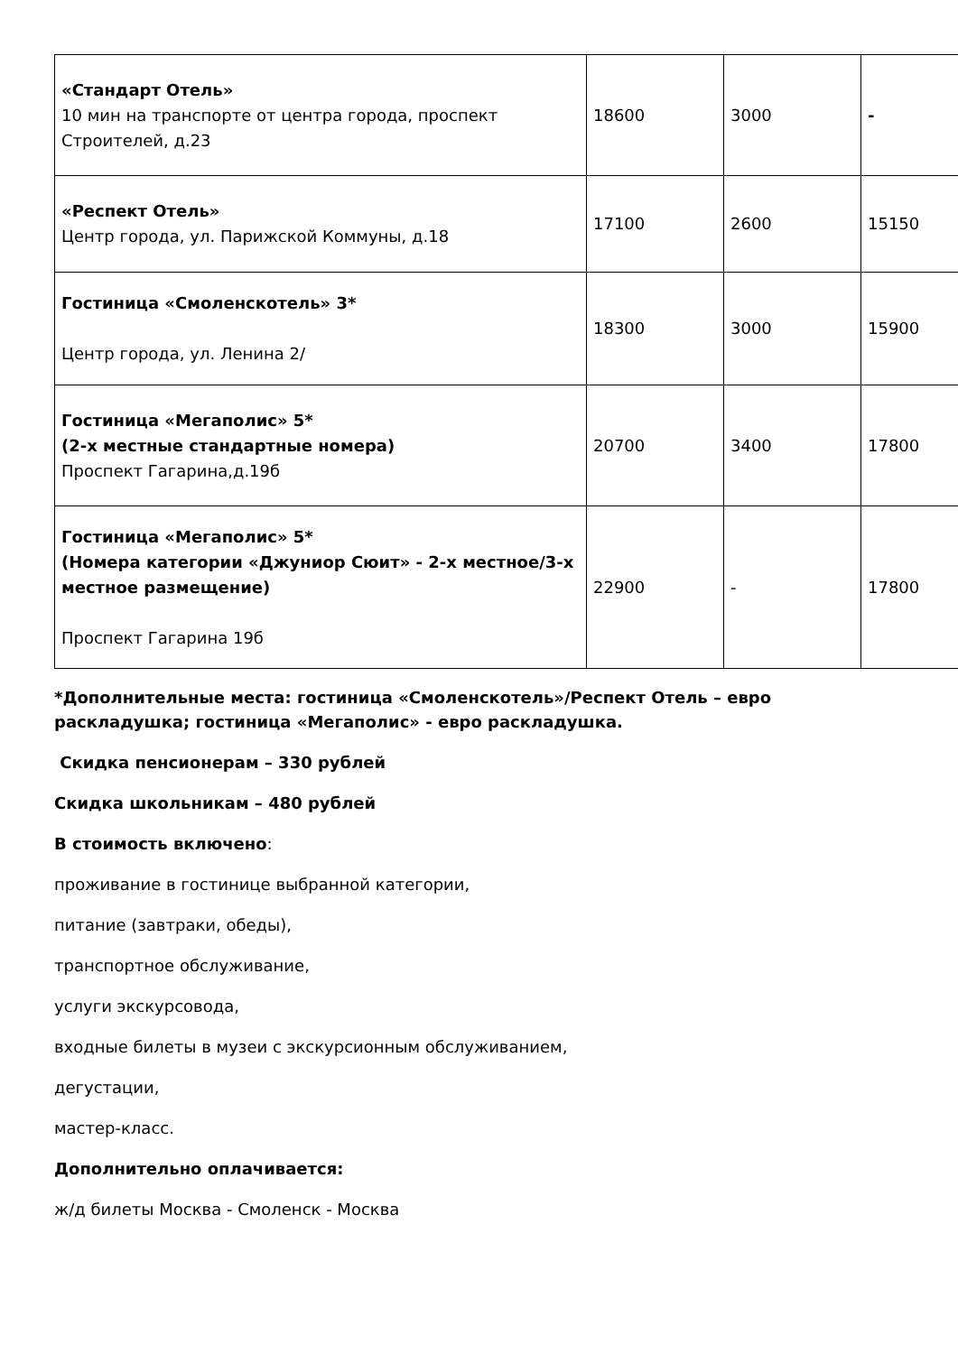| «Стандарт Отель» 10 мин на транспорте от центра города, проспект Строителей, д.23 | 18600 | 3000 | - |
| «Респект Отель» Центр города, ул. Парижской Коммуны, д.18 | 17100 | 2600 | 15150 |
| Гостиница «Смоленскотель» 3* Центр города, ул. Ленина 2/ | 18300 | 3000 | 15900 |
| Гостиница «Мегаполис» 5* (2-х местные стандартные номера) Проспект Гагарина,д.19б | 20700 | 3400 | 17800 |
| Гостиница «Мегаполис» 5* (Номера категории «Джуниор Сюит» - 2-х местное/3-х местное размещение) Проспект Гагарина 19б | 22900 | - | 17800 |
*Дополнительные места: гостиница «Смоленскотель»/Респект Отель – евро раскладушка; гостиница «Мегаполис» - евро раскладушка.
Скидка пенсионерам – 330 рублей
Скидка школьникам – 480 рублей
В стоимость включено:
проживание в гостинице выбранной категории,
питание (завтраки, обеды),
транспортное обслуживание,
услуги экскурсовода,
входные билеты в музеи с экскурсионным обслуживанием,
дегустации,
мастер-класс.
Дополнительно оплачивается:
ж/д билеты Москва - Смоленск - Москва